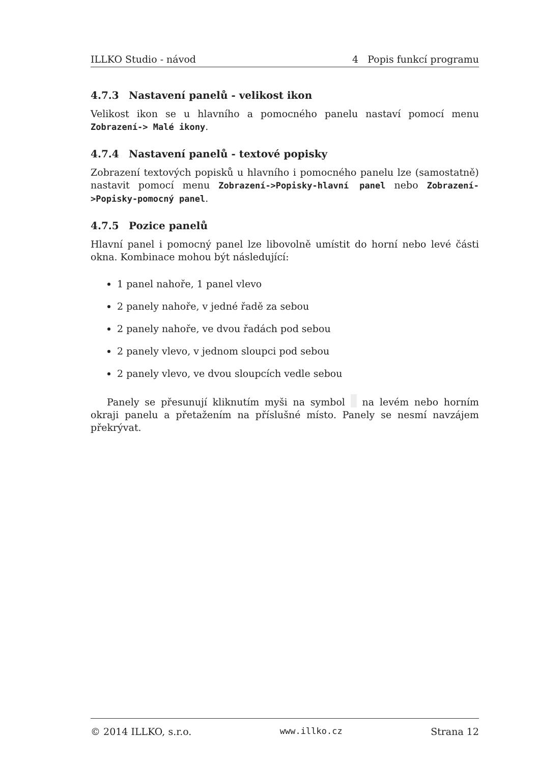ILLKO Studio - návod 4 Popis funkcí programu
4.7.3 Nastavení panelů - velikost ikon
Velikost ikon se u hlavního a pomocného panelu nastaví pomocí menu Zobrazení-> Malé ikony.
4.7.4 Nastavení panelů - textové popisky
Zobrazení textových popisků u hlavního i pomocného panelu lze (samostatně) nastavit pomocí menu Zobrazení->Popisky-hlavní panel nebo Zobrazení->Popisky-pomocný panel.
4.7.5 Pozice panelů
Hlavní panel i pomocný panel lze libovolně umístit do horní nebo levé části okna. Kombinace mohou být následující:
1 panel nahoře, 1 panel vlevo
2 panely nahoře, v jedné řadě za sebou
2 panely nahoře, ve dvou řadách pod sebou
2 panely vlevo, v jednom sloupci pod sebou
2 panely vlevo, ve dvou sloupcích vedle sebou
Panely se přesunují kliknutím myši na symbol na levém nebo horním okraji panelu a přetažením na příslušné místo. Panely se nesmí navzájem překrývat.
© 2014 ILLKO, s.r.o. www.illko.cz Strana 12